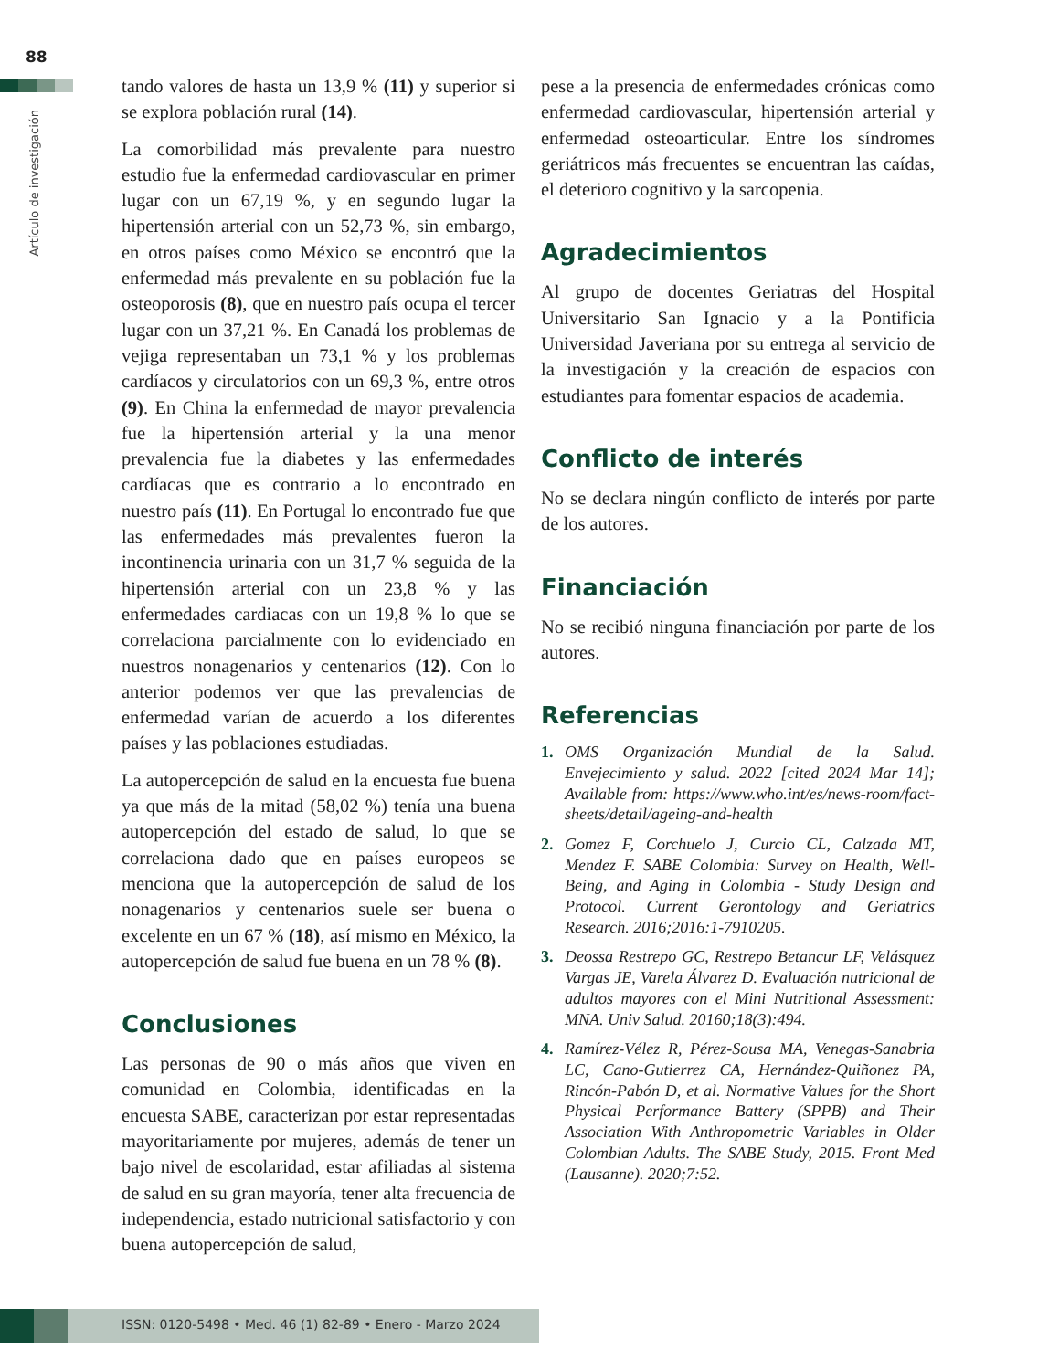88
Artículo de investigación
tando valores de hasta un 13,9 % (11) y superior si se explora población rural (14).
La comorbilidad más prevalente para nuestro estudio fue la enfermedad cardiovascular en primer lugar con un 67,19 %, y en segundo lugar la hipertensión arterial con un 52,73 %, sin embargo, en otros países como México se encontró que la enfermedad más prevalente en su población fue la osteoporosis (8), que en nuestro país ocupa el tercer lugar con un 37,21 %. En Canadá los problemas de vejiga representaban un 73,1 % y los problemas cardíacos y circulatorios con un 69,3 %, entre otros (9). En China la enfermedad de mayor prevalencia fue la hipertensión arterial y la una menor prevalencia fue la diabetes y las enfermedades cardíacas que es contrario a lo encontrado en nuestro país (11). En Portugal lo encontrado fue que las enfermedades más prevalentes fueron la incontinencia urinaria con un 31,7 % seguida de la hipertensión arterial con un 23,8 % y las enfermedades cardiacas con un 19,8 % lo que se correlaciona parcialmente con lo evidenciado en nuestros nonagenarios y centenarios (12). Con lo anterior podemos ver que las prevalencias de enfermedad varían de acuerdo a los diferentes países y las poblaciones estudiadas.
La autopercepción de salud en la encuesta fue buena ya que más de la mitad (58,02 %) tenía una buena autopercepción del estado de salud, lo que se correlaciona dado que en países europeos se menciona que la autopercepción de salud de los nonagenarios y centenarios suele ser buena o excelente en un 67 % (18), así mismo en México, la autopercepción de salud fue buena en un 78 % (8).
Conclusiones
Las personas de 90 o más años que viven en comunidad en Colombia, identificadas en la encuesta SABE, caracterizan por estar representadas mayoritariamente por mujeres, además de tener un bajo nivel de escolaridad, estar afiliadas al sistema de salud en su gran mayoría, tener alta frecuencia de independencia, estado nutricional satisfactorio y con buena autopercepción de salud,
pese a la presencia de enfermedades crónicas como enfermedad cardiovascular, hipertensión arterial y enfermedad osteoarticular. Entre los síndromes geriátricos más frecuentes se encuentran las caídas, el deterioro cognitivo y la sarcopenia.
Agradecimientos
Al grupo de docentes Geriatras del Hospital Universitario San Ignacio y a la Pontificia Universidad Javeriana por su entrega al servicio de la investigación y la creación de espacios con estudiantes para fomentar espacios de academia.
Conflicto de interés
No se declara ningún conflicto de interés por parte de los autores.
Financiación
No se recibió ninguna financiación por parte de los autores.
Referencias
1. OMS Organización Mundial de la Salud. Envejecimiento y salud. 2022 [cited 2024 Mar 14]; Available from: https://www.who.int/es/news-room/fact-sheets/detail/ageing-and-health
2. Gomez F, Corchuelo J, Curcio CL, Calzada MT, Mendez F. SABE Colombia: Survey on Health, Well-Being, and Aging in Colombia - Study Design and Protocol. Current Gerontology and Geriatrics Research. 2016;2016:1-7910205.
3. Deossa Restrepo GC, Restrepo Betancur LF, Velásquez Vargas JE, Varela Álvarez D. Evaluación nutricional de adultos mayores con el Mini Nutritional Assessment: MNA. Univ Salud. 20160;18(3):494.
4. Ramírez-Vélez R, Pérez-Sousa MA, Venegas-Sanabria LC, Cano-Gutierrez CA, Hernández-Quiñonez PA, Rincón-Pabón D, et al. Normative Values for the Short Physical Performance Battery (SPPB) and Their Association With Anthropometric Variables in Older Colombian Adults. The SABE Study, 2015. Front Med (Lausanne). 2020;7:52.
ISSN: 0120-5498 • Med. 46 (1) 82-89 • Enero - Marzo 2024